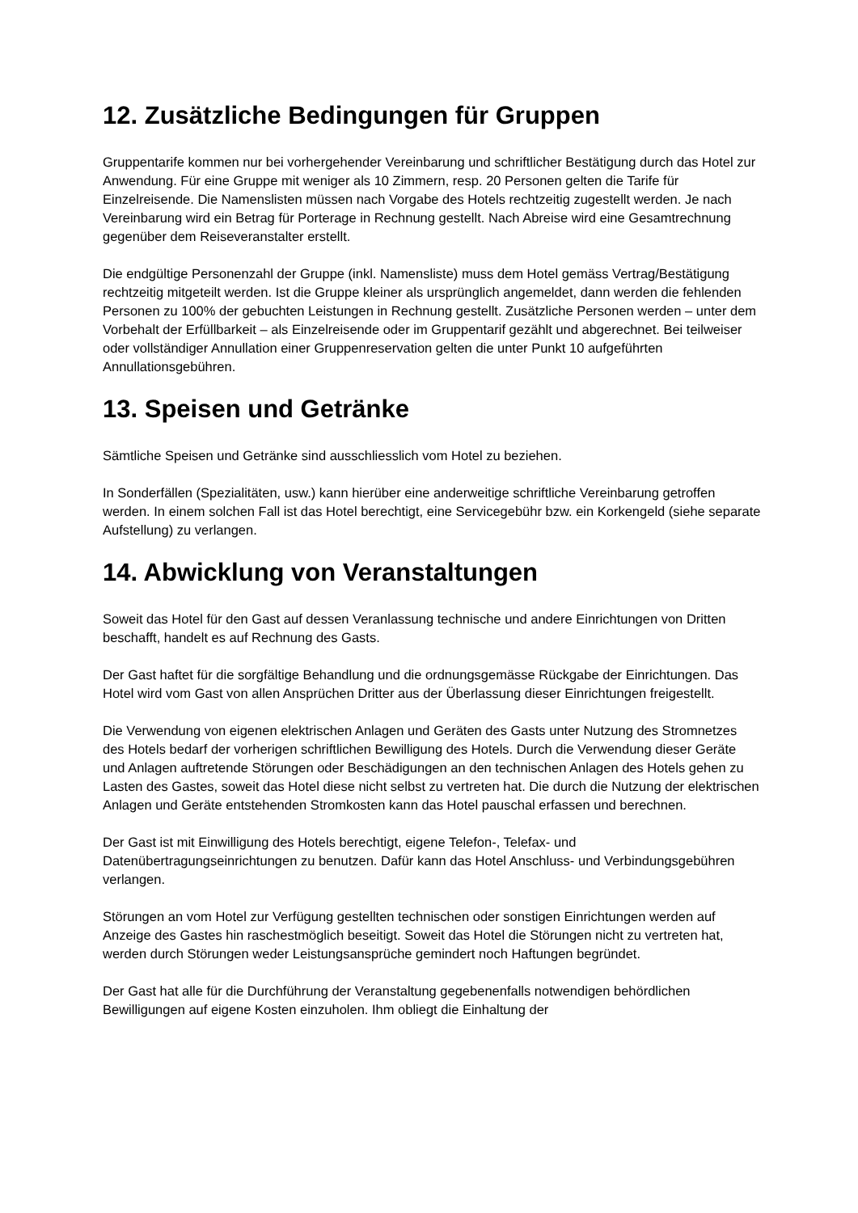12. Zusätzliche Bedingungen für Gruppen
Gruppentarife kommen nur bei vorhergehender Vereinbarung und schriftlicher Bestätigung durch das Hotel zur Anwendung. Für eine Gruppe mit weniger als 10 Zimmern, resp. 20 Personen gelten die Tarife für Einzelreisende. Die Namenslisten müssen nach Vorgabe des Hotels rechtzeitig zugestellt werden. Je nach Vereinbarung wird ein Betrag für Porterage in Rechnung gestellt. Nach Abreise wird eine Gesamtrechnung gegenüber dem Reiseveranstalter erstellt.
Die endgültige Personenzahl der Gruppe (inkl. Namensliste) muss dem Hotel gemäss Vertrag/Bestätigung rechtzeitig mitgeteilt werden. Ist die Gruppe kleiner als ursprünglich angemeldet, dann werden die fehlenden Personen zu 100% der gebuchten Leistungen in Rechnung gestellt. Zusätzliche Personen werden – unter dem Vorbehalt der Erfüllbarkeit – als Einzelreisende oder im Gruppentarif gezählt und abgerechnet. Bei teilweiser oder vollständiger Annullation einer Gruppenreservation gelten die unter Punkt 10 aufgeführten Annullationsgebühren.
13. Speisen und Getränke
Sämtliche Speisen und Getränke sind ausschliesslich vom Hotel zu beziehen.
In Sonderfällen (Spezialitäten, usw.) kann hierüber eine anderweitige schriftliche Vereinbarung getroffen werden. In einem solchen Fall ist das Hotel berechtigt, eine Servicegebühr bzw. ein Korkengeld (siehe separate Aufstellung) zu verlangen.
14. Abwicklung von Veranstaltungen
Soweit das Hotel für den Gast auf dessen Veranlassung technische und andere Einrichtungen von Dritten beschafft, handelt es auf Rechnung des Gasts.
Der Gast haftet für die sorgfältige Behandlung und die ordnungsgemässe Rückgabe der Einrichtungen. Das Hotel wird vom Gast von allen Ansprüchen Dritter aus der Überlassung dieser Einrichtungen freigestellt.
Die Verwendung von eigenen elektrischen Anlagen und Geräten des Gasts unter Nutzung des Stromnetzes des Hotels bedarf der vorherigen schriftlichen Bewilligung des Hotels. Durch die Verwendung dieser Geräte und Anlagen auftretende Störungen oder Beschädigungen an den technischen Anlagen des Hotels gehen zu Lasten des Gastes, soweit das Hotel diese nicht selbst zu vertreten hat. Die durch die Nutzung der elektrischen Anlagen und Geräte entstehenden Stromkosten kann das Hotel pauschal erfassen und berechnen.
Der Gast ist mit Einwilligung des Hotels berechtigt, eigene Telefon-, Telefax- und Datenübertragungseinrichtungen zu benutzen. Dafür kann das Hotel Anschluss- und Verbindungsgebühren verlangen.
Störungen an vom Hotel zur Verfügung gestellten technischen oder sonstigen Einrichtungen werden auf Anzeige des Gastes hin raschestmöglich beseitigt. Soweit das Hotel die Störungen nicht zu vertreten hat, werden durch Störungen weder Leistungsansprüche gemindert noch Haftungen begründet.
Der Gast hat alle für die Durchführung der Veranstaltung gegebenenfalls notwendigen behördlichen Bewilligungen auf eigene Kosten einzuholen. Ihm obliegt die Einhaltung der